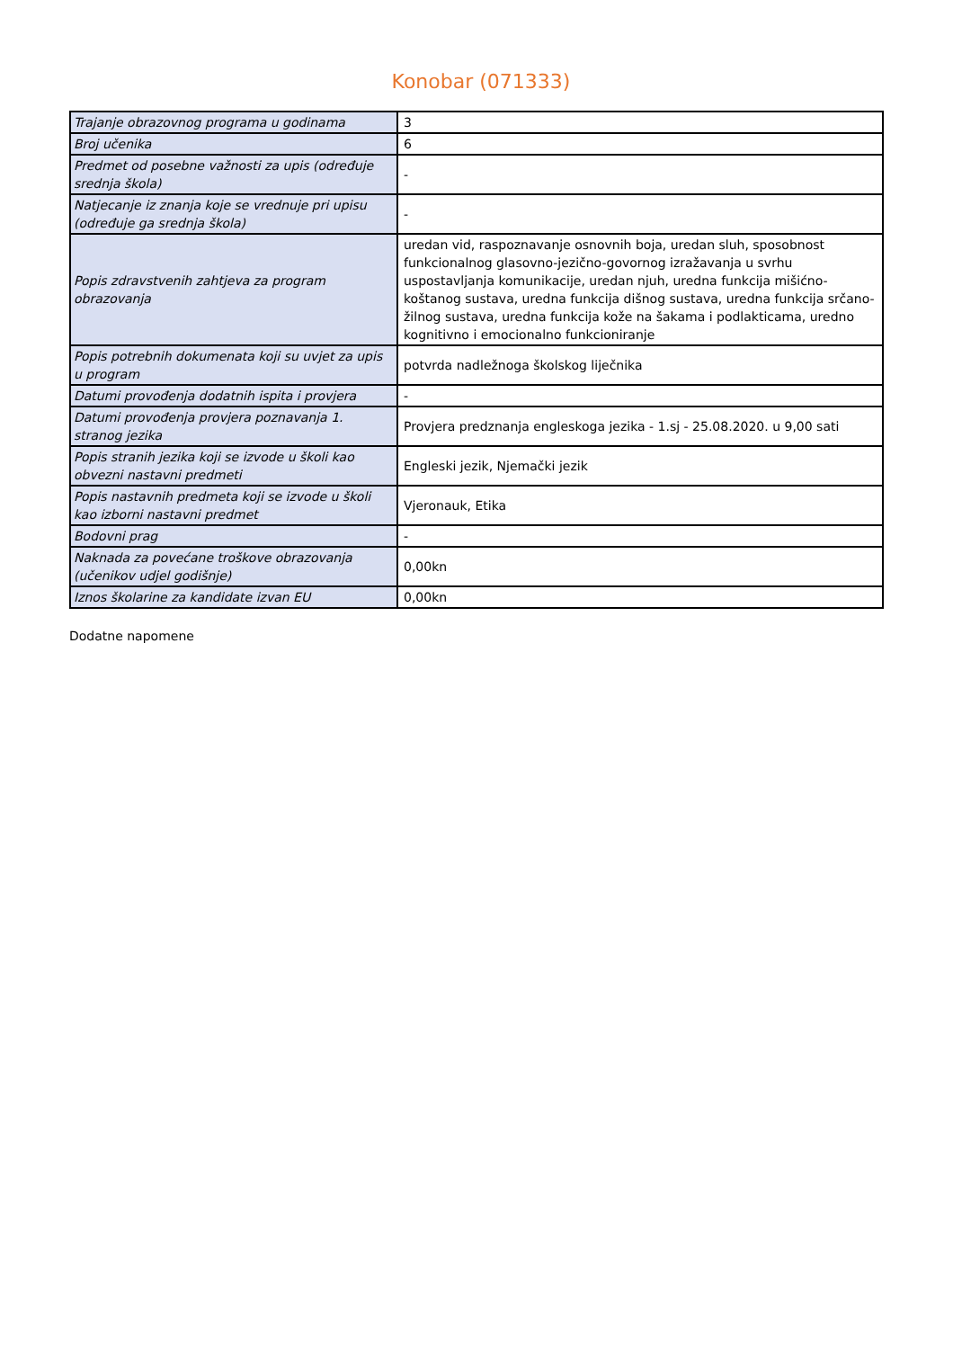Konobar (071333)
| Trajanje obrazovnog programa u godinama | 3 |
| Broj učenika | 6 |
| Predmet od posebne važnosti za upis (određuje srednja škola) | - |
| Natjecanje iz znanja koje se vrednuje pri upisu (određuje ga srednja škola) | - |
| Popis zdravstvenih zahtjeva za program obrazovanja | uredan vid, raspoznavanje osnovnih boja, uredan sluh, sposobnost funkcionalnog glasovno-jezično-govornog izražavanja u svrhu uspostavljanja komunikacije, uredan njuh, uredna funkcija mišićno-koštanog sustava, uredna funkcija dišnog sustava, uredna funkcija srčano-žilnog sustava, uredna funkcija kože na šakama i podlakticama, uredno kognitivno i emocionalno funkcioniranje |
| Popis potrebnih dokumenata koji su uvjet za upis u program | potvrda nadležnoga školskog liječnika |
| Datumi provođenja dodatnih ispita i provjera | - |
| Datumi provođenja provjera poznavanja 1. stranog jezika | Provjera predznanja engleskoga jezika - 1.sj - 25.08.2020. u 9,00 sati |
| Popis stranih jezika koji se izvode u školi kao obvezni nastavni predmeti | Engleski jezik, Njemački jezik |
| Popis nastavnih predmeta koji se izvode u školi kao izborni nastavni predmet | Vjeronauk, Etika |
| Bodovni prag | - |
| Naknada za povećane troškove obrazovanja (učenikov udjel godišnje) | 0,00kn |
| Iznos školarine za kandidate izvan EU | 0,00kn |
Dodatne napomene